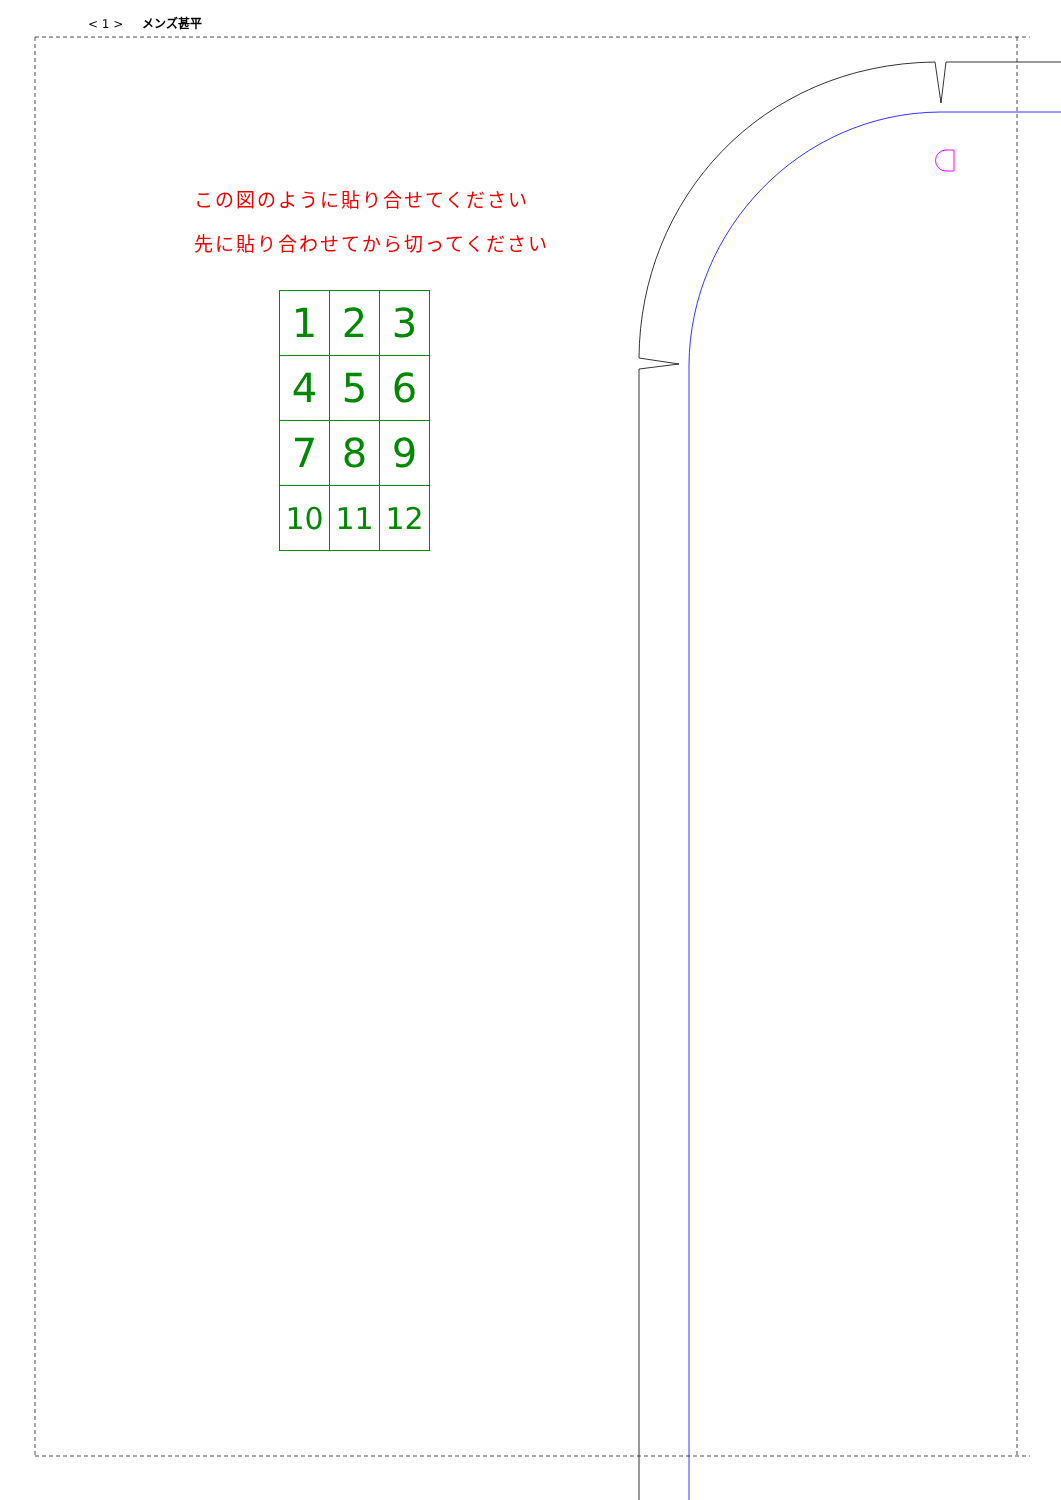< 1 > メンズ甚平
この図のように貼り合せてください
先に貼り合わせてから切ってください
| 1 | 2 | 3 |
| 4 | 5 | 6 |
| 7 | 8 | 9 |
| 10 | 11 | 12 |